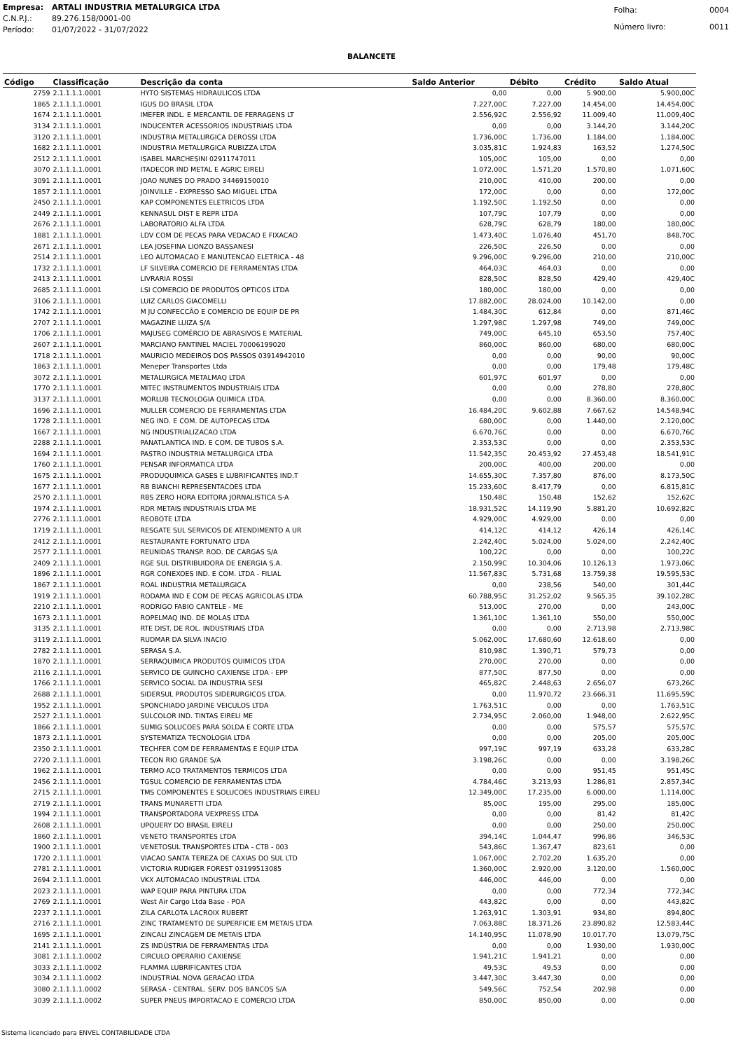| Empresa: | ARTALI INDUSTRIA METALURGICA LTDA |
| C.N.P.J.: | 89.276.158/0001-00 |
| Período: | 01/07/2022 - 31/07/2022 |
| Folha: | 0004 |
| Número livro: | 0011 |
BALANCETE
| Código | Classificação | Descrição da conta | Saldo Anterior | Débito | Crédito | Saldo Atual |
| --- | --- | --- | --- | --- | --- | --- |
| 2759 | 2.1.1.1.1.0001 | HYTO SISTEMAS HIDRAULICOS LTDA | 0,00 | 0,00 | 5.900,00 | 5.900,00C |
| 1865 | 2.1.1.1.1.0001 | IGUS DO BRASIL LTDA | 7.227,00C | 7.227,00 | 14.454,00 | 14.454,00C |
| 1674 | 2.1.1.1.1.0001 | IMEFER INDL. E MERCANTIL DE FERRAGENS LT | 2.556,92C | 2.556,92 | 11.009,40 | 11.009,40C |
| 3134 | 2.1.1.1.1.0001 | INDUCENTER ACESSORIOS INDUSTRIAIS LTDA | 0,00 | 0,00 | 3.144,20 | 3.144,20C |
| 3120 | 2.1.1.1.1.0001 | INDUSTRIA METALURGICA DEROSSI LTDA | 1.736,00C | 1.736,00 | 1.184,00 | 1.184,00C |
| 1682 | 2.1.1.1.1.0001 | INDUSTRIA METALURGICA RUBIZZA LTDA | 3.035,81C | 1.924,83 | 163,52 | 1.274,50C |
| 2512 | 2.1.1.1.1.0001 | ISABEL MARCHESINI 02911747011 | 105,00C | 105,00 | 0,00 | 0,00 |
| 3070 | 2.1.1.1.1.0001 | ITADECOR IND METAL E AGRIC EIRELI | 1.072,00C | 1.571,20 | 1.570,80 | 1.071,60C |
| 3091 | 2.1.1.1.1.0001 | JOAO NUNES DO PRADO 34469150010 | 210,00C | 410,00 | 200,00 | 0,00 |
| 1857 | 2.1.1.1.1.0001 | JOINVILLE - EXPRESSO SAO MIGUEL LTDA | 172,00C | 0,00 | 0,00 | 172,00C |
| 2450 | 2.1.1.1.1.0001 | KAP COMPONENTES ELETRICOS LTDA | 1.192,50C | 1.192,50 | 0,00 | 0,00 |
| 2449 | 2.1.1.1.1.0001 | KENNASUL DIST E REPR LTDA | 107,79C | 107,79 | 0,00 | 0,00 |
| 2676 | 2.1.1.1.1.0001 | LABORATORIO ALFA LTDA | 628,79C | 628,79 | 180,00 | 180,00C |
| 1881 | 2.1.1.1.1.0001 | LDV COM DE PECAS PARA VEDACAO E FIXACAO | 1.473,40C | 1.076,40 | 451,70 | 848,70C |
| 2671 | 2.1.1.1.1.0001 | LEA JOSEFINA LIONZO BASSANESI | 226,50C | 226,50 | 0,00 | 0,00 |
| 2514 | 2.1.1.1.1.0001 | LEO AUTOMACAO E MANUTENCAO ELETRICA - 48 | 9.296,00C | 9.296,00 | 210,00 | 210,00C |
| 1732 | 2.1.1.1.1.0001 | LF SILVEIRA COMERCIO DE FERRAMENTAS LTDA | 464,03C | 464,03 | 0,00 | 0,00 |
| 2413 | 2.1.1.1.1.0001 | LIVRARIA ROSSI | 828,50C | 828,50 | 429,40 | 429,40C |
| 2685 | 2.1.1.1.1.0001 | LSI COMERCIO DE PRODUTOS OPTICOS LTDA | 180,00C | 180,00 | 0,00 | 0,00 |
| 3106 | 2.1.1.1.1.0001 | LUIZ CARLOS GIACOMELLI | 17.882,00C | 28.024,00 | 10.142,00 | 0,00 |
| 1742 | 2.1.1.1.1.0001 | M JU CONFECCÃO E COMERCIO DE EQUIP DE PR | 1.484,30C | 612,84 | 0,00 | 871,46C |
| 2707 | 2.1.1.1.1.0001 | MAGAZINE LUIZA S/A | 1.297,98C | 1.297,98 | 749,00 | 749,00C |
| 1706 | 2.1.1.1.1.0001 | MAJUSEG COMÉRCIO DE ABRASIVOS E MATERIAL | 749,00C | 645,10 | 653,50 | 757,40C |
| 2607 | 2.1.1.1.1.0001 | MARCIANO FANTINEL MACIEL 70006199020 | 860,00C | 860,00 | 680,00 | 680,00C |
| 1718 | 2.1.1.1.1.0001 | MAURICIO MEDEIROS DOS PASSOS 03914942010 | 0,00 | 0,00 | 90,00 | 90,00C |
| 1863 | 2.1.1.1.1.0001 | Meneper Transportes Ltda | 0,00 | 0,00 | 179,48 | 179,48C |
| 3072 | 2.1.1.1.1.0001 | METALURGICA METALMAQ LTDA | 601,97C | 601,97 | 0,00 | 0,00 |
| 1770 | 2.1.1.1.1.0001 | MITEC INSTRUMENTOS INDUSTRIAIS LTDA | 0,00 | 0,00 | 278,80 | 278,80C |
| 3137 | 2.1.1.1.1.0001 | MORLUB TECNOLOGIA QUIMICA LTDA. | 0,00 | 0,00 | 8.360,00 | 8.360,00C |
| 1696 | 2.1.1.1.1.0001 | MULLER COMERCIO DE FERRAMENTAS LTDA | 16.484,20C | 9.602,88 | 7.667,62 | 14.548,94C |
| 1728 | 2.1.1.1.1.0001 | NEG IND. E COM. DE AUTOPECAS LTDA | 680,00C | 0,00 | 1.440,00 | 2.120,00C |
| 1667 | 2.1.1.1.1.0001 | NG INDUSTRIALIZACAO LTDA | 6.670,76C | 0,00 | 0,00 | 6.670,76C |
| 2288 | 2.1.1.1.1.0001 | PANATLANTICA IND. E COM. DE TUBOS S.A. | 2.353,53C | 0,00 | 0,00 | 2.353,53C |
| 1694 | 2.1.1.1.1.0001 | PASTRO INDUSTRIA METALURGICA LTDA | 11.542,35C | 20.453,92 | 27.453,48 | 18.541,91C |
| 1760 | 2.1.1.1.1.0001 | PENSAR INFORMATICA LTDA | 200,00C | 400,00 | 200,00 | 0,00 |
| 1675 | 2.1.1.1.1.0001 | PRODUQUIMICA GASES E LUBRIFICANTES IND.T | 14.655,30C | 7.357,80 | 876,00 | 8.173,50C |
| 1677 | 2.1.1.1.1.0001 | RB BIANCHI REPRESENTACOES LTDA | 15.233,60C | 8.417,79 | 0,00 | 6.815,81C |
| 2570 | 2.1.1.1.1.0001 | RBS ZERO HORA EDITORA JORNALISTICA S-A | 150,48C | 150,48 | 152,62 | 152,62C |
| 1974 | 2.1.1.1.1.0001 | RDR METAIS INDUSTRIAIS LTDA ME | 18.931,52C | 14.119,90 | 5.881,20 | 10.692,82C |
| 2776 | 2.1.1.1.1.0001 | REOBOTE LTDA | 4.929,00C | 4.929,00 | 0,00 | 0,00 |
| 1719 | 2.1.1.1.1.0001 | RESGATE SUL SERVICOS DE ATENDIMENTO A UR | 414,12C | 414,12 | 426,14 | 426,14C |
| 2412 | 2.1.1.1.1.0001 | RESTAURANTE FORTUNATO LTDA | 2.242,40C | 5.024,00 | 5.024,00 | 2.242,40C |
| 2577 | 2.1.1.1.1.0001 | REUNIDAS TRANSP. ROD. DE CARGAS S/A | 100,22C | 0,00 | 0,00 | 100,22C |
| 2409 | 2.1.1.1.1.0001 | RGE SUL DISTRIBUIDORA DE ENERGIA S.A. | 2.150,99C | 10.304,06 | 10.126,13 | 1.973,06C |
| 1896 | 2.1.1.1.1.0001 | RGR CONEXOES IND. E COM. LTDA - FILIAL | 11.567,83C | 5.731,68 | 13.759,38 | 19.595,53C |
| 1867 | 2.1.1.1.1.0001 | ROAL INDUSTRIA METALURGICA | 0,00 | 238,56 | 540,00 | 301,44C |
| 1919 | 2.1.1.1.1.0001 | RODAMA IND E COM DE PECAS AGRICOLAS LTDA | 60.788,95C | 31.252,02 | 9.565,35 | 39.102,28C |
| 2210 | 2.1.1.1.1.0001 | RODRIGO FABIO CANTELE - ME | 513,00C | 270,00 | 0,00 | 243,00C |
| 1673 | 2.1.1.1.1.0001 | ROPELMAQ IND. DE MOLAS LTDA | 1.361,10C | 1.361,10 | 550,00 | 550,00C |
| 3135 | 2.1.1.1.1.0001 | RTE DIST. DE ROL. INDUSTRIAIS LTDA | 0,00 | 0,00 | 2.713,98 | 2.713,98C |
| 3119 | 2.1.1.1.1.0001 | RUDMAR DA SILVA INACIO | 5.062,00C | 17.680,60 | 12.618,60 | 0,00 |
| 2782 | 2.1.1.1.1.0001 | SERASA S.A. | 810,98C | 1.390,71 | 579,73 | 0,00 |
| 1870 | 2.1.1.1.1.0001 | SERRAQUIMICA PRODUTOS QUIMICOS LTDA | 270,00C | 270,00 | 0,00 | 0,00 |
| 2116 | 2.1.1.1.1.0001 | SERVICO DE GUINCHO CAXIENSE LTDA - EPP | 877,50C | 877,50 | 0,00 | 0,00 |
| 1766 | 2.1.1.1.1.0001 | SERVICO SOCIAL DA INDUSTRIA SESI | 465,82C | 2.448,63 | 2.656,07 | 673,26C |
| 2688 | 2.1.1.1.1.0001 | SIDERSUL PRODUTOS SIDERURGICOS LTDA. | 0,00 | 11.970,72 | 23.666,31 | 11.695,59C |
| 1952 | 2.1.1.1.1.0001 | SPONCHIADO JARDINE VEICULOS LTDA | 1.763,51C | 0,00 | 0,00 | 1.763,51C |
| 2527 | 2.1.1.1.1.0001 | SULCOLOR IND. TINTAS EIRELI ME | 2.734,95C | 2.060,00 | 1.948,00 | 2.622,95C |
| 1866 | 2.1.1.1.1.0001 | SUMIG SOLUCOES PARA SOLDA E CORTE LTDA | 0,00 | 0,00 | 575,57 | 575,57C |
| 1873 | 2.1.1.1.1.0001 | SYSTEMATIZA TECNOLOGIA LTDA | 0,00 | 0,00 | 205,00 | 205,00C |
| 2350 | 2.1.1.1.1.0001 | TECHFER COM DE FERRAMENTAS E EQUIP LTDA | 997,19C | 997,19 | 633,28 | 633,28C |
| 2720 | 2.1.1.1.1.0001 | TECON RIO GRANDE S/A | 3.198,26C | 0,00 | 0,00 | 3.198,26C |
| 1962 | 2.1.1.1.1.0001 | TERMO ACO TRATAMENTOS TERMICOS LTDA | 0,00 | 0,00 | 951,45 | 951,45C |
| 2456 | 2.1.1.1.1.0001 | TGSUL COMERCIO DE FERRAMENTAS LTDA | 4.784,46C | 3.213,93 | 1.286,81 | 2.857,34C |
| 2715 | 2.1.1.1.1.0001 | TMS COMPONENTES E SOLUCOES INDUSTRIAIS EIRELI | 12.349,00C | 17.235,00 | 6.000,00 | 1.114,00C |
| 2719 | 2.1.1.1.1.0001 | TRANS MUNARETTI LTDA | 85,00C | 195,00 | 295,00 | 185,00C |
| 1994 | 2.1.1.1.1.0001 | TRANSPORTADORA VEXPRESS LTDA | 0,00 | 0,00 | 81,42 | 81,42C |
| 2608 | 2.1.1.1.1.0001 | UPQUERY DO BRASIL EIRELI | 0,00 | 0,00 | 250,00 | 250,00C |
| 1860 | 2.1.1.1.1.0001 | VENETO TRANSPORTES LTDA | 394,14C | 1.044,47 | 996,86 | 346,53C |
| 1900 | 2.1.1.1.1.0001 | VENETOSUL TRANSPORTES LTDA - CTB - 003 | 543,86C | 1.367,47 | 823,61 | 0,00 |
| 1720 | 2.1.1.1.1.0001 | VIACAO SANTA TEREZA DE CAXIAS DO SUL LTD | 1.067,00C | 2.702,20 | 1.635,20 | 0,00 |
| 2781 | 2.1.1.1.1.0001 | VICTORIA RUDIGER FOREST 03199513085 | 1.360,00C | 2.920,00 | 3.120,00 | 1.560,00C |
| 2694 | 2.1.1.1.1.0001 | VKX AUTOMACAO INDUSTRIAL LTDA | 446,00C | 446,00 | 0,00 | 0,00 |
| 2023 | 2.1.1.1.1.0001 | WAP EQUIP PARA PINTURA LTDA | 0,00 | 0,00 | 772,34 | 772,34C |
| 2769 | 2.1.1.1.1.0001 | West Air Cargo Ltda Base - POA | 443,82C | 0,00 | 0,00 | 443,82C |
| 2237 | 2.1.1.1.1.0001 | ZILA CARLOTA LACROIX RUBERT | 1.263,91C | 1.303,91 | 934,80 | 894,80C |
| 2716 | 2.1.1.1.1.0001 | ZINC TRATAMENTO DE SUPERFICIE EM METAIS LTDA | 7.063,88C | 18.371,26 | 23.890,82 | 12.583,44C |
| 1695 | 2.1.1.1.1.0001 | ZINCALI ZINCAGEM DE METAIS LTDA | 14.140,95C | 11.078,90 | 10.017,70 | 13.079,75C |
| 2141 | 2.1.1.1.1.0001 | ZS INDÚSTRIA DE FERRAMENTAS LTDA | 0,00 | 0,00 | 1.930,00 | 1.930,00C |
| 3081 | 2.1.1.1.1.0002 | CIRCULO OPERARIO CAXIENSE | 1.941,21C | 1.941,21 | 0,00 | 0,00 |
| 3033 | 2.1.1.1.1.0002 | FLAMMA LUBRIFICANTES LTDA | 49,53C | 49,53 | 0,00 | 0,00 |
| 3034 | 2.1.1.1.1.0002 | INDUSTRIAL NOVA GERACAO LTDA | 3.447,30C | 3.447,30 | 0,00 | 0,00 |
| 3080 | 2.1.1.1.1.0002 | SERASA - CENTRAL. SERV. DOS BANCOS S/A | 549,56C | 752,54 | 202,98 | 0,00 |
| 3039 | 2.1.1.1.1.0002 | SUPER PNEUS IMPORTACAO E COMERCIO LTDA | 850,00C | 850,00 | 0,00 | 0,00 |
Sistema licenciado para ENVEL CONTABILIDADE LTDA